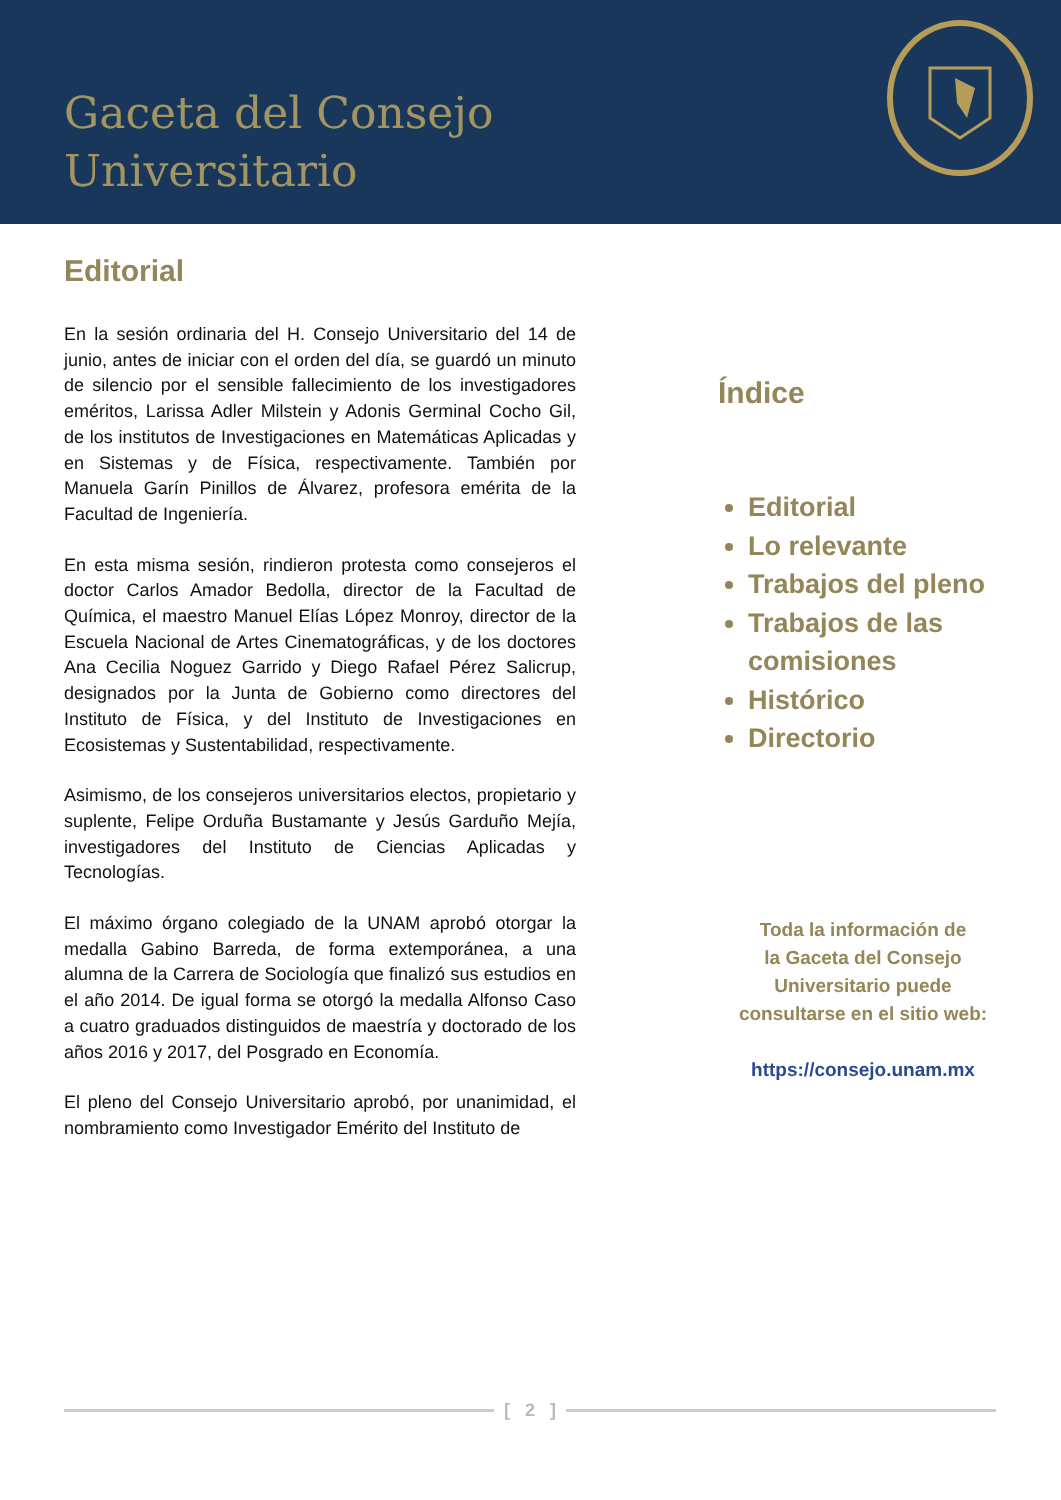Gaceta del Consejo
Universitario
Editorial
En la sesión ordinaria del H. Consejo Universitario del 14 de junio, antes de iniciar con el orden del día, se guardó un minuto de silencio por el sensible fallecimiento de los investigadores eméritos, Larissa Adler Milstein y Adonis Germinal Cocho Gil, de los institutos de Investigaciones en Matemáticas Aplicadas y en Sistemas y de Física, respectivamente. También por Manuela Garín Pinillos de Álvarez, profesora emérita de la Facultad de Ingeniería.
En esta misma sesión, rindieron protesta como consejeros el doctor Carlos Amador Bedolla, director de la Facultad de Química, el maestro Manuel Elías López Monroy, director de la Escuela Nacional de Artes Cinematográficas, y de los doctores Ana Cecilia Noguez Garrido y Diego Rafael Pérez Salicrup, designados por la Junta de Gobierno como directores del Instituto de Física, y del Instituto de Investigaciones en Ecosistemas y Sustentabilidad, respectivamente.
Asimismo, de los consejeros universitarios electos, propietario y suplente, Felipe Orduña Bustamante y Jesús Garduño Mejía, investigadores del Instituto de Ciencias Aplicadas y Tecnologías.
El máximo órgano colegiado de la UNAM aprobó otorgar la medalla Gabino Barreda, de forma extemporánea, a una alumna de la Carrera de Sociología que finalizó sus estudios en el año 2014. De igual forma se otorgó la medalla Alfonso Caso a cuatro graduados distinguidos de maestría y doctorado de los años 2016 y 2017, del Posgrado en Economía.
El pleno del Consejo Universitario aprobó, por unanimidad, el nombramiento como Investigador Emérito del Instituto de
Índice
Editorial
Lo relevante
Trabajos del pleno
Trabajos de las comisiones
Histórico
Directorio
Toda la información de
la Gaceta del Consejo
Universitario puede
consultarse en el sitio web:
https://consejo.unam.mx
[ 2 ]